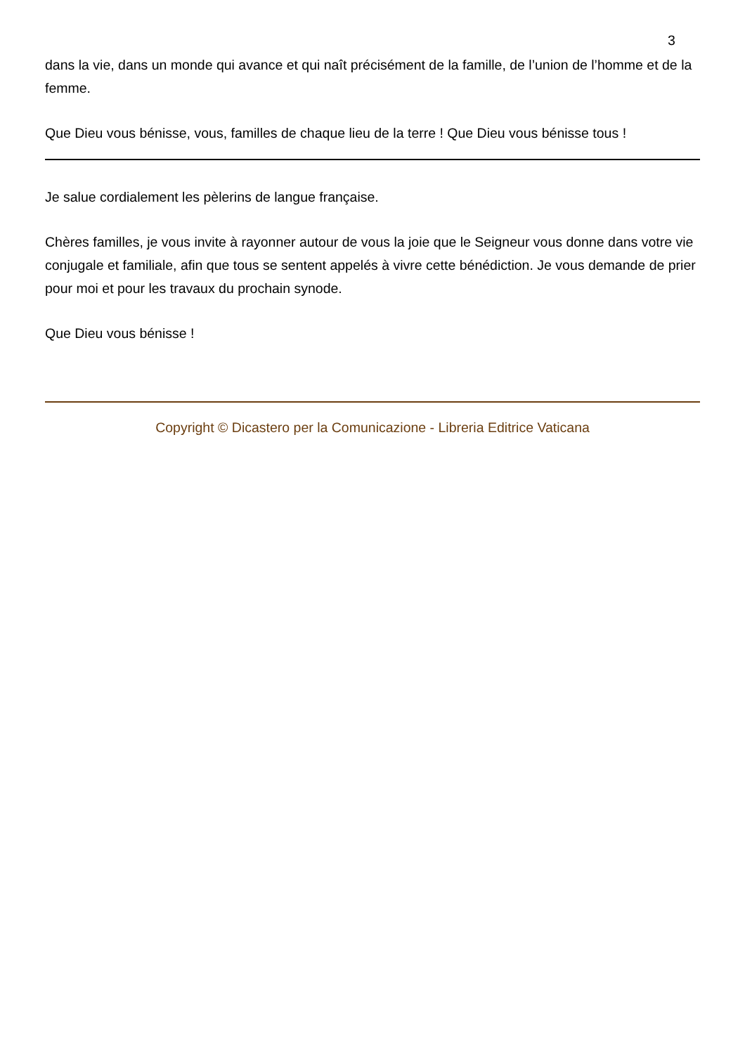3
dans la vie, dans un monde qui avance et qui naît précisément de la famille, de l’union de l’homme et de la femme.
Que Dieu vous bénisse, vous, familles de chaque lieu de la terre ! Que Dieu vous bénisse tous !
Je salue cordialement les pèlerins de langue française.
Chères familles, je vous invite à rayonner autour de vous la joie que le Seigneur vous donne dans votre vie conjugale et familiale, afin que tous se sentent appelés à vivre cette bénédiction. Je vous demande de prier pour moi et pour les travaux du prochain synode.
Que Dieu vous bénisse !
Copyright © Dicastero per la Comunicazione - Libreria Editrice Vaticana